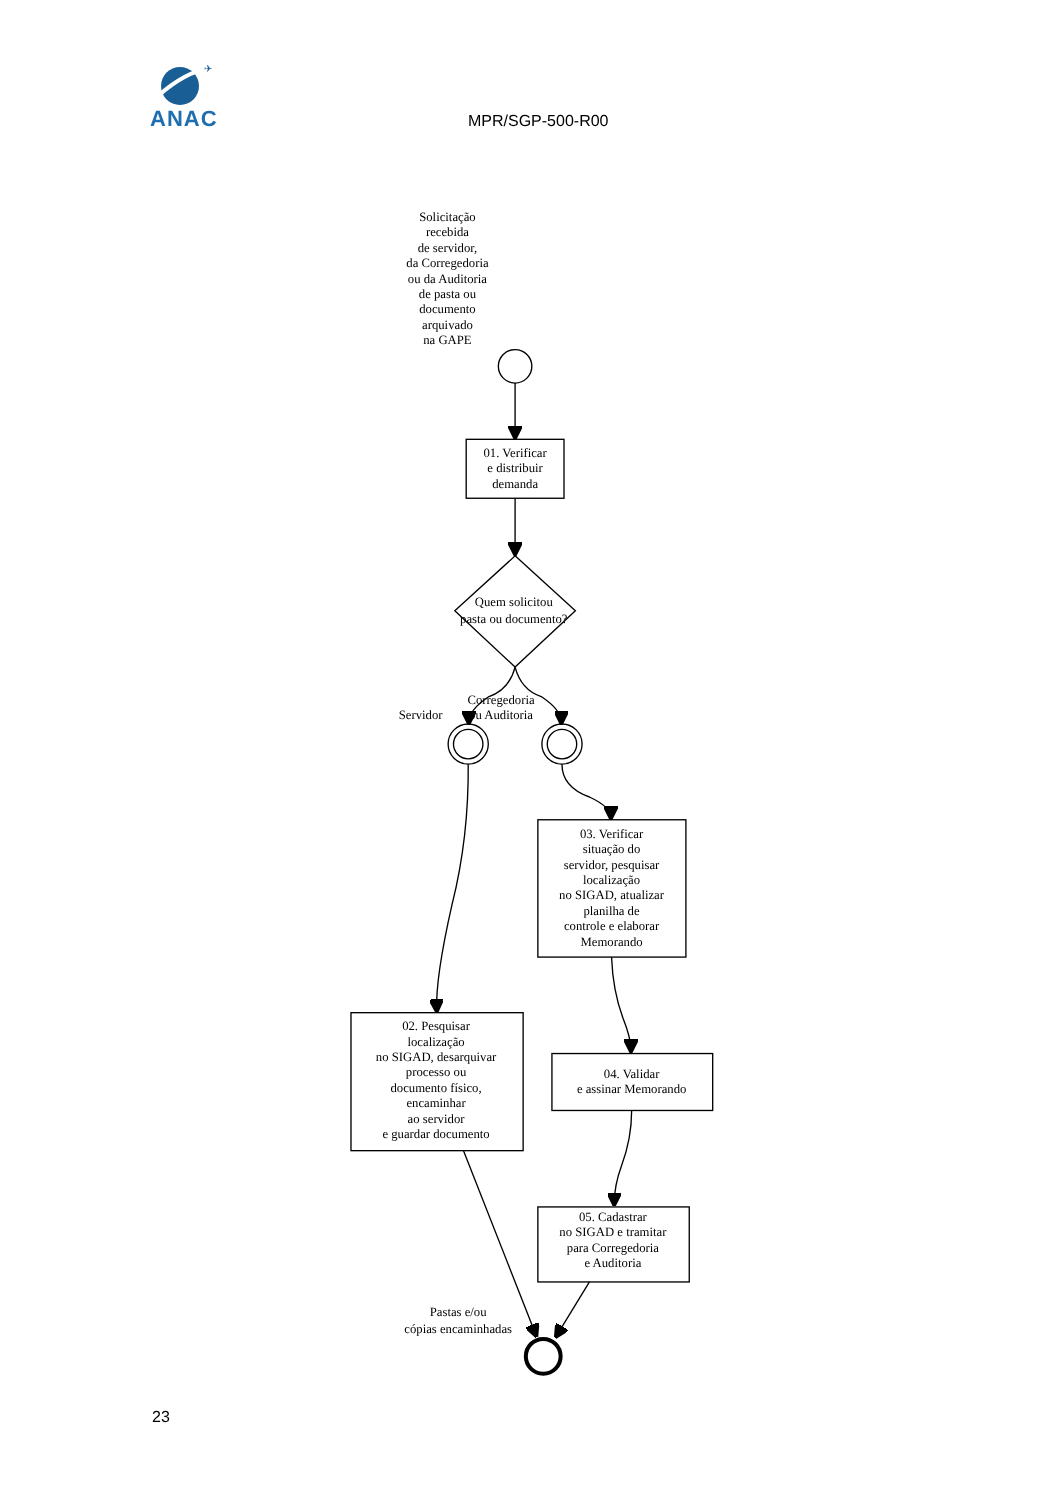✈
ANAC
MPR/SGP-500-R00
Solicitação
recebida
de servidor,
da Corregedoria
ou da Auditoria
de pasta ou
documento
arquivado
na GAPE
01. Verificar
e distribuir
demanda
Quem solicitou
pasta ou documento?
Servidor
Corregedoria
ou Auditoria
03. Verificar
situação do
servidor, pesquisar
localização
no SIGAD, atualizar
planilha de
controle e elaborar
Memorando
02. Pesquisar
localização
no SIGAD, desarquivar
processo ou
documento físico,
encaminhar
ao servidor
e guardar documento
04. Validar
e assinar Memorando
05. Cadastrar
no SIGAD e tramitar
para Corregedoria
e Auditoria
Pastas e/ou
cópias encaminhadas
23